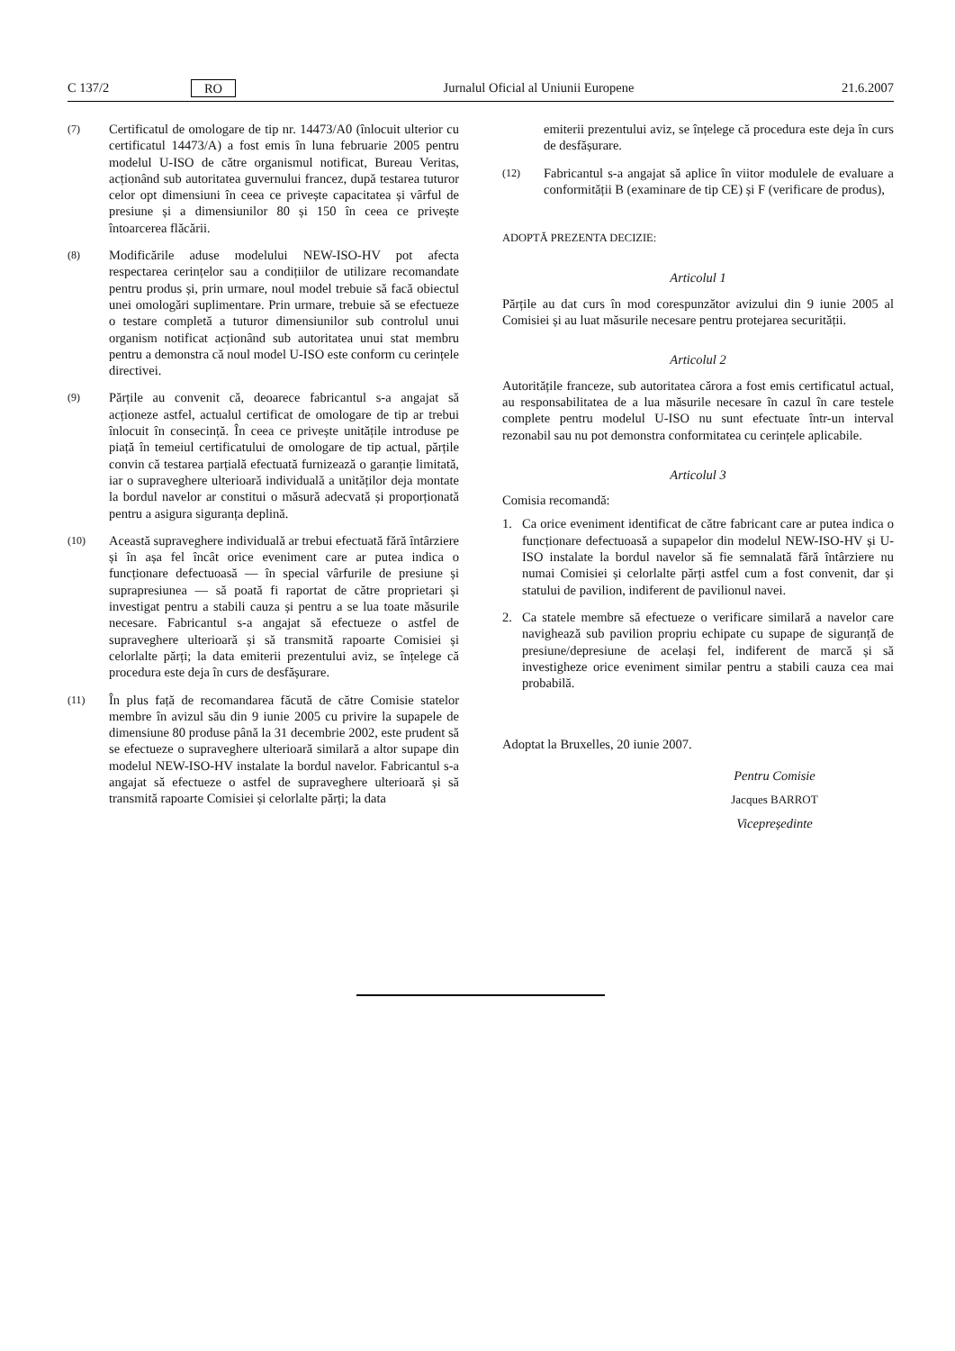C 137/2 RO Jurnalul Oficial al Uniunii Europene 21.6.2007
(7) Certificatul de omologare de tip nr. 14473/A0 (înlocuit ulterior cu certificatul 14473/A) a fost emis în luna februarie 2005 pentru modelul U-ISO de către organismul notificat, Bureau Veritas, acționând sub autoritatea guvernului francez, după testarea tuturor celor opt dimensiuni în ceea ce privește capacitatea și vârful de presiune și a dimensiunilor 80 și 150 în ceea ce privește întoarcerea flăcării.
(8) Modificările aduse modelului NEW-ISO-HV pot afecta respectarea cerințelor sau a condițiilor de utilizare recomandate pentru produs și, prin urmare, noul model trebuie să facă obiectul unei omologări suplimentare. Prin urmare, trebuie să se efectueze o testare completă a tuturor dimensiunilor sub controlul unui organism notificat acționând sub autoritatea unui stat membru pentru a demonstra că noul model U-ISO este conform cu cerințele directivei.
(9) Părțile au convenit că, deoarece fabricantul s-a angajat să acționeze astfel, actualul certificat de omologare de tip ar trebui înlocuit în consecință. În ceea ce privește unitățile introduse pe piață în temeiul certificatului de omologare de tip actual, părțile convin că testarea parțială efectuată furnizează o garanție limitată, iar o supraveghere ulterioară individuală a unităților deja montate la bordul navelor ar constitui o măsură adecvată și proporționată pentru a asigura siguranța deplină.
(10) Această supraveghere individuală ar trebui efectuată fără întârziere și în așa fel încât orice eveniment care ar putea indica o funcționare defectuoasă — în special vârfurile de presiune și suprapresiunea — să poată fi raportat de către proprietari și investigat pentru a stabili cauza și pentru a se lua toate măsurile necesare. Fabricantul s-a angajat să efectueze o astfel de supraveghere ulterioară și să transmită rapoarte Comisiei și celorlalte părți; la data emiterii prezentului aviz, se înțelege că procedura este deja în curs de desfășurare.
(11) În plus față de recomandarea făcută de către Comisie statelor membre în avizul său din 9 iunie 2005 cu privire la supapele de dimensiune 80 produse până la 31 decembrie 2002, este prudent să se efectueze o supraveghere ulterioară similară a altor supape din modelul NEW-ISO-HV instalate la bordul navelor. Fabricantul s-a angajat să efectueze o astfel de supraveghere ulterioară și să transmită rapoarte Comisiei și celorlalte părți; la data
emiterii prezentului aviz, se înțelege că procedura este deja în curs de desfășurare.
(12) Fabricantul s-a angajat să aplice în viitor modulele de evaluare a conformității B (examinare de tip CE) și F (verificare de produs),
ADOPTĂ PREZENTA DECIZIE:
Articolul 1
Părțile au dat curs în mod corespunzător avizului din 9 iunie 2005 al Comisiei și au luat măsurile necesare pentru protejarea securității.
Articolul 2
Autoritățile franceze, sub autoritatea cărora a fost emis certificatul actual, au responsabilitatea de a lua măsurile necesare în cazul în care testele complete pentru modelul U-ISO nu sunt efectuate într-un interval rezonabil sau nu pot demonstra conformitatea cu cerințele aplicabile.
Articolul 3
Comisia recomandă:
1. Ca orice eveniment identificat de către fabricant care ar putea indica o funcționare defectuoasă a supapelor din modelul NEW-ISO-HV și U-ISO instalate la bordul navelor să fie semnalată fără întârziere nu numai Comisiei și celorlalte părți astfel cum a fost convenit, dar și statului de pavilion, indiferent de pavilionul navei.
2. Ca statele membre să efectueze o verificare similară a navelor care navighează sub pavilion propriu echipate cu supape de siguranță de presiune/depresiune de același fel, indiferent de marcă și să investigheze orice eveniment similar pentru a stabili cauza cea mai probabilă.
Adoptat la Bruxelles, 20 iunie 2007.
Pentru Comisie
Jacques BARROT
Vicepreședinte